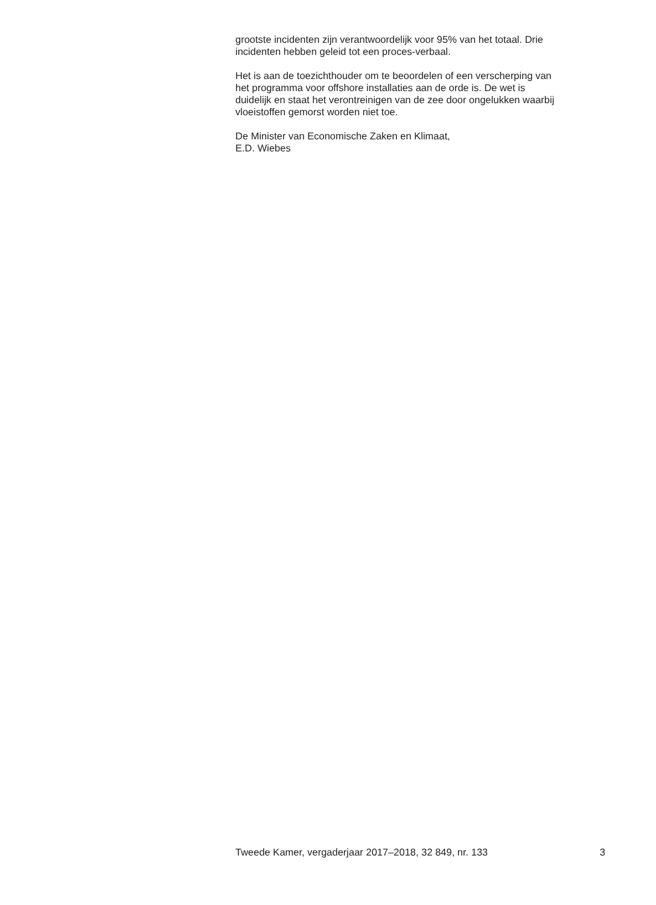grootste incidenten zijn verantwoordelijk voor 95% van het totaal. Drie
incidenten hebben geleid tot een proces-verbaal.
Het is aan de toezichthouder om te beoordelen of een verscherping van
het programma voor offshore installaties aan de orde is. De wet is
duidelijk en staat het verontreinigen van de zee door ongelukken waarbij
vloeistoffen gemorst worden niet toe.
De Minister van Economische Zaken en Klimaat,
E.D. Wiebes
Tweede Kamer, vergaderjaar 2017–2018, 32 849, nr. 133 3